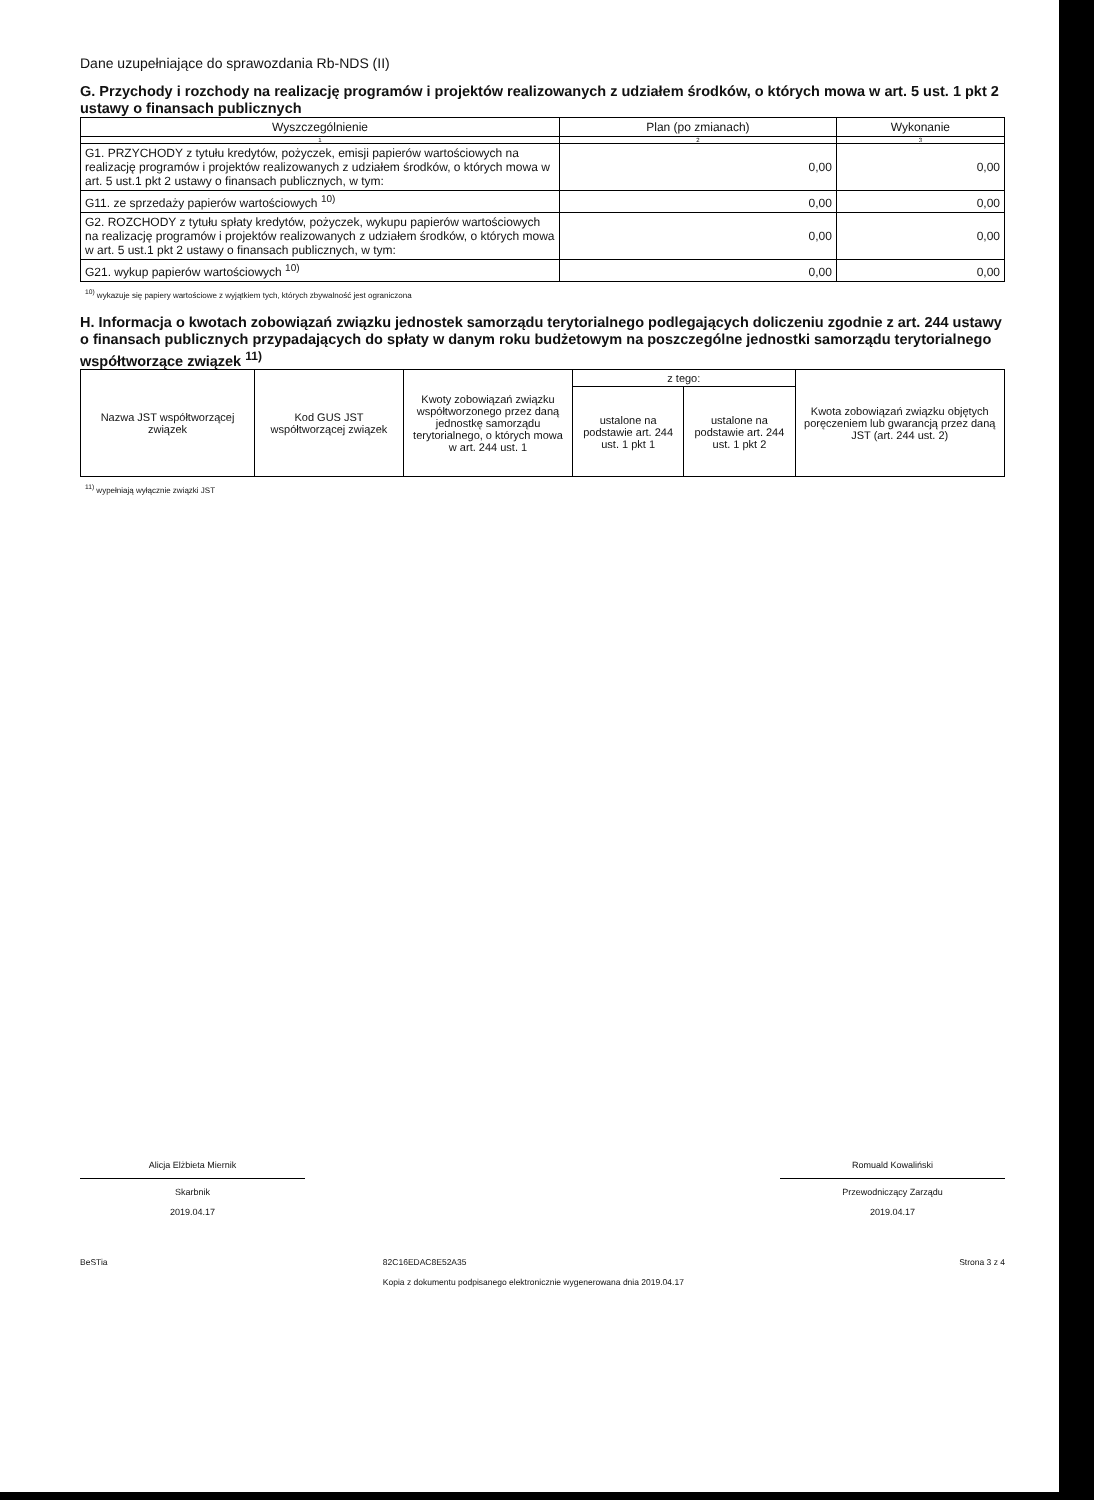Dane uzupełniające do sprawozdania Rb-NDS (II)
G. Przychody i rozchody na realizację programów i projektów realizowanych z udziałem środków, o których mowa w art. 5 ust. 1 pkt 2 ustawy o finansach publicznych
| Wyszczególnienie | Plan (po zmianach) | Wykonanie |
| --- | --- | --- |
| 1 | 2 | 3 |
| G1. PRZYCHODY z tytułu kredytów, pożyczek, emisji papierów wartościowych na realizację programów i projektów realizowanych z udziałem środków, o których mowa w art. 5 ust.1 pkt 2 ustawy o finansach publicznych, w tym: | 0,00 | 0,00 |
| G11. ze sprzedaży papierów wartościowych <sup>10)</sup> | 0,00 | 0,00 |
| G2. ROZCHODY z tytułu spłaty kredytów, pożyczek, wykupu papierów wartościowych na realizację programów i projektów realizowanych z udziałem środków, o których mowa w art. 5 ust.1 pkt 2 ustawy o finansach publicznych, w tym: | 0,00 | 0,00 |
| G21. wykup papierów wartościowych <sup>10)</sup> | 0,00 | 0,00 |
<sup>10)</sup> wykazuje się papiery wartościowe z wyjątkiem tych, których zbywalność jest ograniczona
H. Informacja o kwotach zobowiązań związku jednostek samorządu terytorialnego podlegających doliczeniu zgodnie z art. 244 ustawy o finansach publicznych przypadających do spłaty w danym roku budżetowym na poszczególne jednostki samorządu terytorialnego współtworzące związek <sup>11)</sup>
| Nazwa JST współtworzącej związek | Kod GUS JST współtworzącej związek | Kwoty zobowiązań związku współtworzonego przez daną jednostkę samorządu terytorialnego, o których mowa w art. 244 ust. 1 | z tego: | | Kwota zobowiązań związku objętych poręczeniem lub gwarancją przez daną JST (art. 244 ust. 2) |
| | | | ustalone na podstawie art. 244 ust. 1 pkt 1 | ustalone na podstawie art. 244 ust. 1 pkt 2 | |
<sup>11)</sup> wypełniają wyłącznie związki JST
Alicja Elżbieta Miernik
Skarbnik
2019.04.17
Romuald Kowaliński
Przewodniczący Zarządu
2019.04.17
BeSTia 82C16EDAC8E52A35
Kopia z dokumentu podpisanego elektronicznie wygenerowana dnia 2019.04.17 Strona 3 z 4